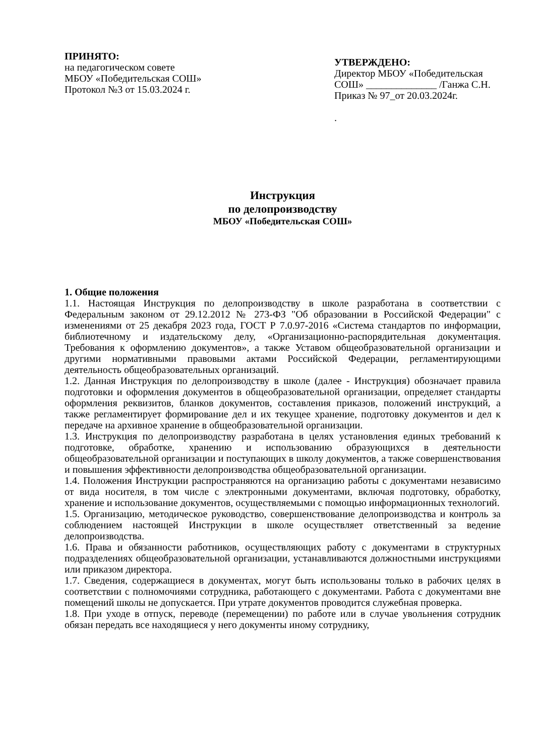ПРИНЯТО:
на педагогическом совете
МБОУ «Победительская СОШ»
Протокол №3 от 15.03.2024 г.
УТВЕРЖДЕНО:
Директор МБОУ «Победительская СОШ» ______________ /Ганжа С.Н.
Приказ № 97_от 20.03.2024г.
.
Инструкция
по делопроизводству
МБОУ «Победительская СОШ»
1. Общие положения
1.1. Настоящая Инструкция по делопроизводству в школе разработана в соответствии с Федеральным законом от 29.12.2012 № 273-ФЗ "Об образовании в Российской Федерации" с изменениями от 25 декабря 2023 года, ГОСТ Р 7.0.97-2016 «Система стандартов по информации, библиотечному и издательскому делу, «Организационно-распорядительная документация. Требования к оформлению документов», а также Уставом общеобразовательной организации и другими нормативными правовыми актами Российской Федерации, регламентирующими деятельность общеобразовательных организаций.
1.2. Данная Инструкция по делопроизводству в школе (далее - Инструкция) обозначает правила подготовки и оформления документов в общеобразовательной организации, определяет стандарты оформления реквизитов, бланков документов, составления приказов, положений инструкций, а также регламентирует формирование дел и их текущее хранение, подготовку документов и дел к передаче на архивное хранение в общеобразовательной организации.
1.3. Инструкция по делопроизводству разработана в целях установления единых требований к подготовке, обработке, хранению и использованию образующихся в деятельности общеобразовательной организации и поступающих в школу документов, а также совершенствования и повышения эффективности делопроизводства общеобразовательной организации.
1.4. Положения Инструкции распространяются на организацию работы с документами независимо от вида носителя, в том числе с электронными документами, включая подготовку, обработку, хранение и использование документов, осуществляемыми с помощью информационных технологий.
1.5. Организацию, методическое руководство, совершенствование делопроизводства и контроль за соблюдением настоящей Инструкции в школе осуществляет ответственный за ведение делопроизводства.
1.6. Права и обязанности работников, осуществляющих работу с документами в структурных подразделениях общеобразовательной организации, устанавливаются должностными инструкциями или приказом директора.
1.7. Сведения, содержащиеся в документах, могут быть использованы только в рабочих целях в соответствии с полномочиями сотрудника, работающего с документами. Работа с документами вне помещений школы не допускается. При утрате документов проводится служебная проверка.
1.8. При уходе в отпуск, переводе (перемещении) по работе или в случае увольнения сотрудник обязан передать все находящиеся у него документы иному сотруднику,